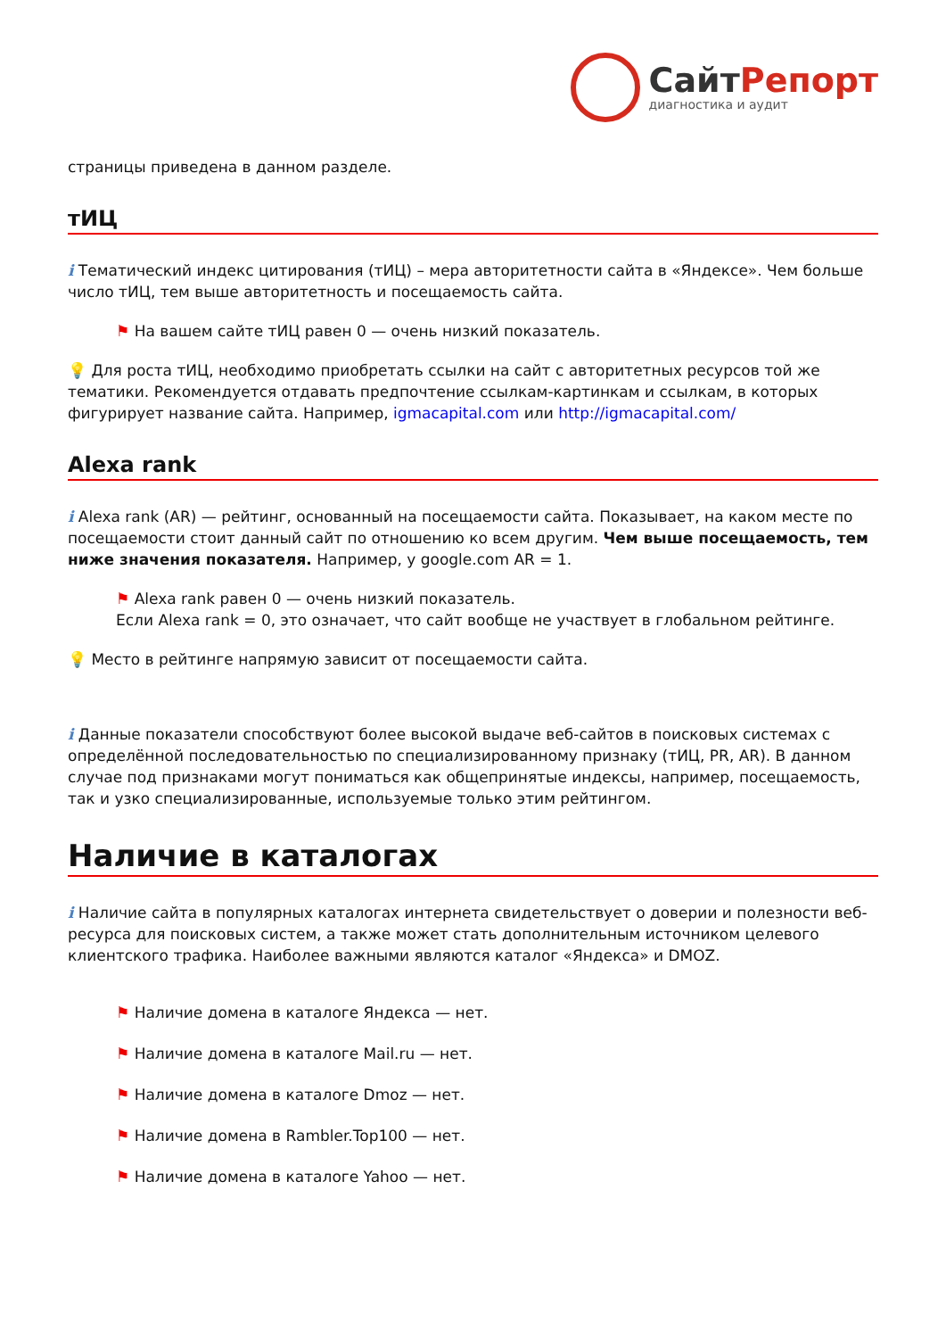СайтРепорт
диагностика и аудит
страницы приведена в данном разделе.
тИЦ
i Тематический индекс цитирования (тИЦ) – мера авторитетности сайта в «Яндексе». Чем больше число тИЦ, тем выше авторитетность и посещаемость сайта.
⚑ На вашем сайте тИЦ равен 0 — очень низкий показатель.
💡 Для роста тИЦ, необходимо приобретать ссылки на сайт с авторитетных ресурсов той же тематики. Рекомендуется отдавать предпочтение ссылкам-картинкам и ссылкам, в которых фигурирует название сайта. Например, igmacapital.com или http://igmacapital.com/
Alexa rank
i Alexa rank (AR) — рейтинг, основанный на посещаемости сайта. Показывает, на каком месте по посещаемости стоит данный сайт по отношению ко всем другим. Чем выше посещаемость, тем ниже значения показателя. Например, у google.com AR = 1.
⚑ Alexa rank равен 0 — очень низкий показатель.
Если Alexa rank = 0, это означает, что сайт вообще не участвует в глобальном рейтинге.
💡 Место в рейтинге напрямую зависит от посещаемости сайта.
i Данные показатели способствуют более высокой выдаче веб-сайтов в поисковых системах с определённой последовательностью по специализированному признаку (тИЦ, PR, AR). В данном случае под признаками могут пониматься как общепринятые индексы, например, посещаемость, так и узко специализированные, используемые только этим рейтингом.
Наличие в каталогах
i Наличие сайта в популярных каталогах интернета свидетельствует о доверии и полезности веб-ресурса для поисковых систем, а также может стать дополнительным источником целевого клиентского трафика. Наиболее важными являются каталог «Яндекса» и DMOZ.
⚑ Наличие домена в каталоге Яндекса — нет.
⚑ Наличие домена в каталоге Mail.ru — нет.
⚑ Наличие домена в каталоге Dmoz — нет.
⚑ Наличие домена в Rambler.Top100 — нет.
⚑ Наличие домена в каталоге Yahoo — нет.